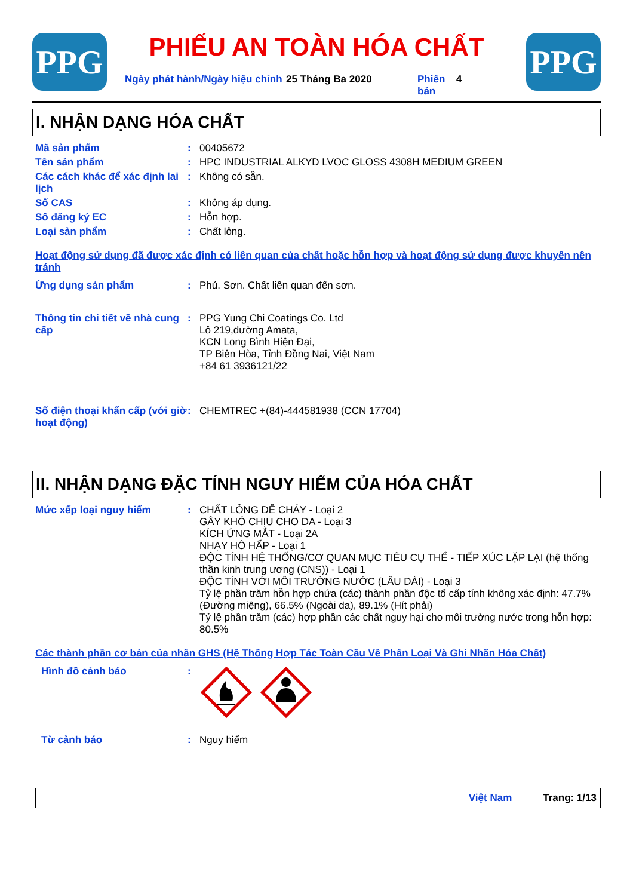PPG
PHIẾU AN TOÀN HÓA CHẤT
Ngày phát hành/Ngày hiệu chỉnh 25 Tháng Ba 2020 Phiên bản 4
PPG
I. NHẬN DẠNG HÓA CHẤT
Mã sản phẩm : 00405672
Tên sản phẩm : HPC INDUSTRIAL ALKYD LVOC GLOSS 4308H MEDIUM GREEN
Các cách khác để xác định lai lịch
: Không có sẵn.
Số CAS : Không áp dụng.
Số đăng ký EC : Hỗn hợp.
Loại sản phẩm : Chất lỏng.
Hoạt động sử dụng đã được xác định có liên quan của chất hoặc hỗn hợp và hoạt động sử dụng được khuyên nên tránh
Ứng dụng sản phẩm : Phủ. Sơn. Chất liên quan đến sơn.
Thông tin chi tiết về nhà cung cấp
: PPG Yung Chi Coatings Co. Ltd
Lô 219,đường Amata,
KCN Long Bình Hiện Đại,
TP Biên Hòa, Tỉnh Đồng Nai, Việt Nam
+84 61 3936121/22
Số điện thoại khẩn cấp (với giờ hoạt động)
: CHEMTREC +(84)-444581938 (CCN 17704)
II. NHẬN DẠNG ĐẶC TÍNH NGUY HIỂM CỦA HÓA CHẤT
Mức xếp loại nguy hiểm : CHẤT LỎNG DỄ CHÁY - Loại 2
GÂY KHÓ CHỊU CHO DA - Loại 3
KÍCH ỨNG MẮT - Loại 2A
NHẠY HÔ HẤP - Loại 1
ĐỘC TÍNH HỆ THỐNG/CƠ QUAN MỤC TIÊU CỤ THỂ - TIẾP XÚC LẶP LẠI (hệ thống thần kinh trung ương (CNS)) - Loại 1
ĐỘC TÍNH VỚI MÔI TRƯỜNG NƯỚC (LÂU DÀI) - Loại 3
Tỷ lệ phần trăm hỗn hợp chứa (các) thành phần độc tố cấp tính không xác định: 47.7% (Đường miệng), 66.5% (Ngoài da), 89.1% (Hít phải)
Tỷ lệ phần trăm (các) hợp phần các chất nguy hại cho môi trường nước trong hỗn hợp: 80.5%
Các thành phần cơ bản của nhãn GHS (Hệ Thống Hợp Tác Toàn Cầu Về Phân Loại Và Ghi Nhãn Hóa Chất)
Hình đồ cảnh báo :
Từ cảnh báo : Nguy hiểm
Việt Nam Trang: 1/13